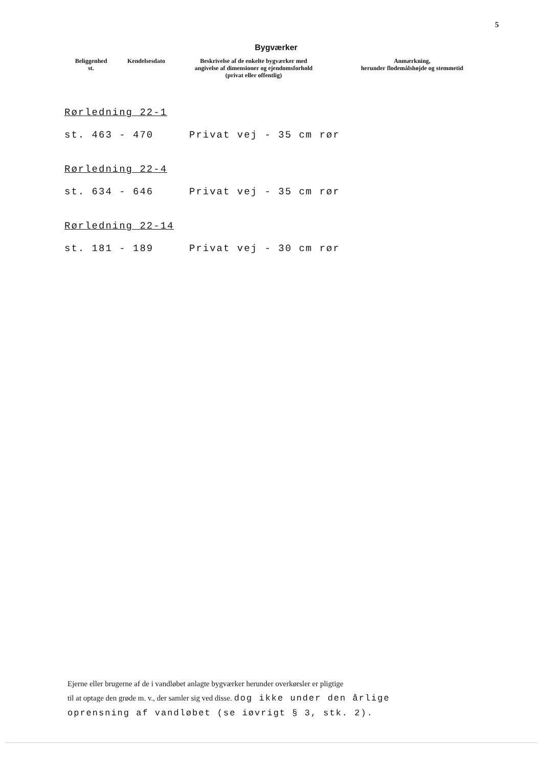5
Bygværker
| Beliggenhed st. | Kendelsesdato | Beskrivelse af de enkelte bygværker med angivelse af dimensioner og ejendomsforhold (privat eller offentlig) | Anmærkning, herunder flodemålshøjde og stemmetid |
| --- | --- | --- | --- |
Rørledning 22-1
st. 463 - 470 Privat vej - 35 cm rør
Rørledning 22-4
st. 634 - 646 Privat vej - 35 cm rør
Rørledning 22-14
st. 181 - 189 Privat vej - 30 cm rør
Ejerne eller brugerne af de i vandløbet anlagte bygværker herunder overkørsler er pligtige
til at optage den grøde m. v., der samler sig ved disse. dog ikke under den årlige
oprensning af vandløbet (se iøvrigt § 3, stk. 2).